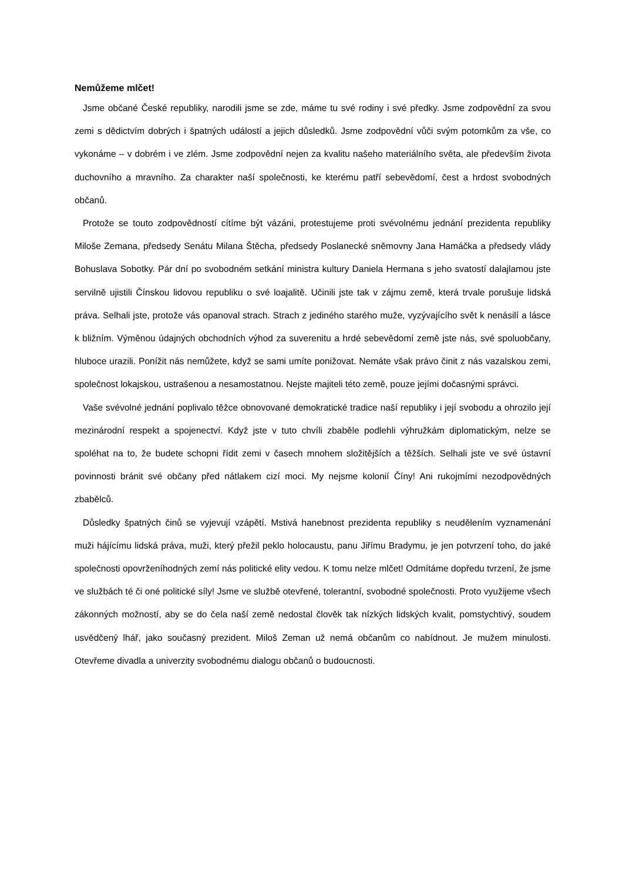Nemůžeme mlčet!
Jsme občané České republiky, narodili jsme se zde, máme tu své rodiny i své předky. Jsme zodpovědní za svou zemi s dědictvím dobrých i špatných událostí a jejich důsledků. Jsme zodpovědní vůči svým potomkům za vše, co vykonáme – v dobrém i ve zlém. Jsme zodpovědní nejen za kvalitu našeho materiálního světa, ale především života duchovního a mravního. Za charakter naší společnosti, ke kterému patří sebevědomí, čest a hrdost svobodných občanů.
Protože se touto zodpovědností cítíme být vázáni, protestujeme proti svévolnému jednání prezidenta republiky Miloše Zemana, předsedy Senátu Milana Štěcha, předsedy Poslanecké sněmovny Jana Hamáčka a předsedy vlády Bohuslava Sobotky. Pár dní po svobodném setkání ministra kultury Daniela Hermana s jeho svatostí dalajlamou jste servilně ujistili Čínskou lidovou republiku o své loajalitě. Učinili jste tak v zájmu země, která trvale porušuje lidská práva. Selhali jste, protože vás opanoval strach. Strach z jediného starého muže, vyzývajícího svět k nenásilí a lásce k bližním. Výměnou údajných obchodních výhod za suverenitu a hrdé sebevědomí země jste nás, své spoluobčany, hluboce urazili. Ponížit nás nemůžete, když se sami umíte ponižovat. Nemáte však právo činit z nás vazalskou zemi, společnost lokajskou, ustrašenou a nesamostatnou. Nejste majiteli této země, pouze jejími dočasnými správci.
Vaše svévolné jednání poplivalo těžce obnovované demokratické tradice naší republiky i její svobodu a ohrozilo její mezinárodní respekt a spojenectví. Když jste v tuto chvíli zbaběle podlehli výhružkám diplomatickým, nelze se spoléhat na to, že budete schopni řídit zemi v časech mnohem složitějších a těžších. Selhali jste ve své ústavní povinnosti bránit své občany před nátlakem cizí moci. My nejsme kolonií Číny! Ani rukojmími nezodpovědných zbabělců.
Důsledky špatných činů se vyjevují vzápětí. Mstivá hanebnost prezidenta republiky s neudělením vyznamenání muži hájícímu lidská práva, muži, který přežil peklo holocaustu, panu Jiřímu Bradymu, je jen potvrzení toho, do jaké společnosti opovrženíhodných zemí nás politické elity vedou. K tomu nelze mlčet! Odmítáme dopředu tvrzení, že jsme ve službách té či oné politické síly! Jsme ve službě otevřené, tolerantní, svobodné společnosti. Proto využijeme všech zákonných možností, aby se do čela naší země nedostal člověk tak nízkých lidských kvalit, pomstychtivý, soudem usvědčený lhář, jako současný prezident. Miloš Zeman už nemá občanům co nabídnout. Je mužem minulosti. Otevřeme divadla a univerzity svobodnému dialogu občanů o budoucnosti.